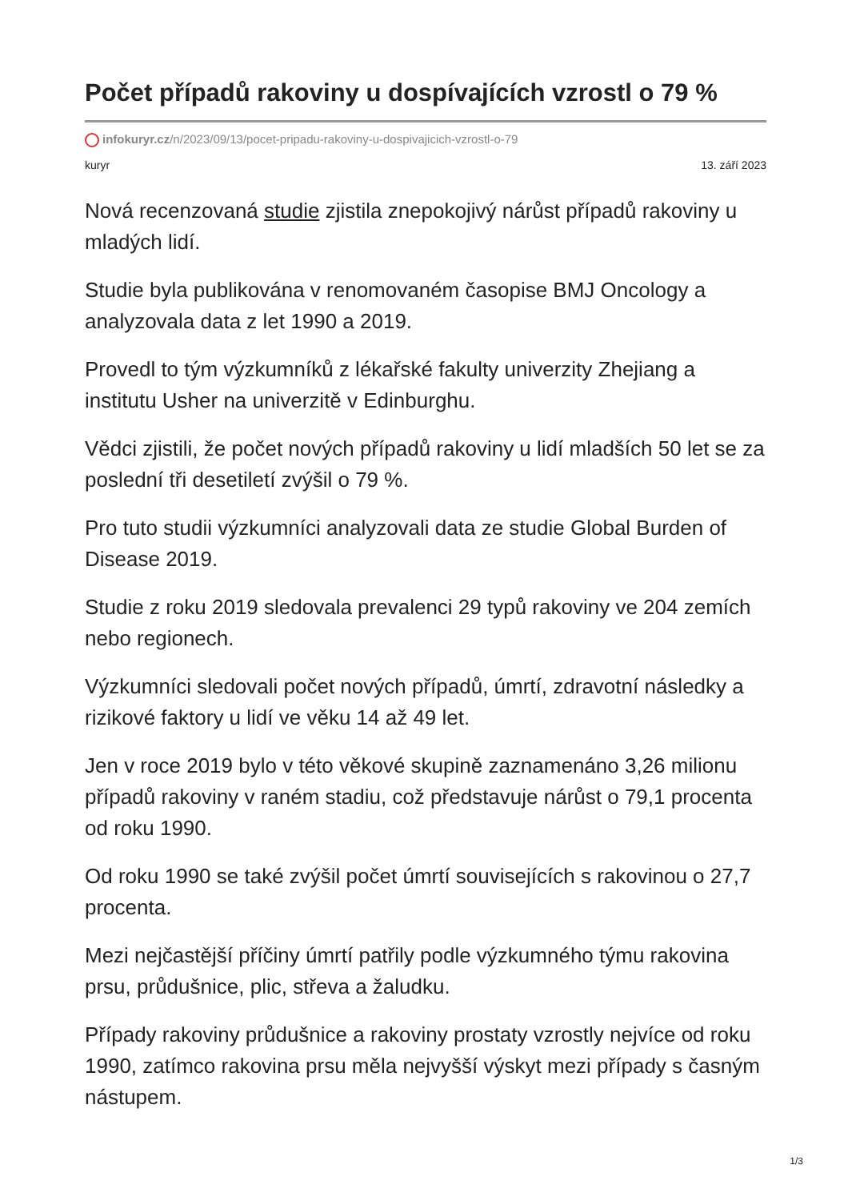Počet případů rakoviny u dospívajících vzrostl o 79 %
infokuryr.cz/n/2023/09/13/pocet-pripadu-rakoviny-u-dospivajicich-vzrostl-o-79
kuryr 13. září 2023
Nová recenzovaná studie zjistila znepokojivý nárůst případů rakoviny u mladých lidí.
Studie byla publikována v renomovaném časopise BMJ Oncology a analyzovala data z let 1990 a 2019.
Provedl to tým výzkumníků z lékařské fakulty univerzity Zhejiang a institutu Usher na univerzitě v Edinburghu.
Vědci zjistili, že počet nových případů rakoviny u lidí mladších 50 let se za poslední tři desetiletí zvýšil o 79 %.
Pro tuto studii výzkumníci analyzovali data ze studie Global Burden of Disease 2019.
Studie z roku 2019 sledovala prevalenci 29 typů rakoviny ve 204 zemích nebo regionech.
Výzkumníci sledovali počet nových případů, úmrtí, zdravotní následky a rizikové faktory u lidí ve věku 14 až 49 let.
Jen v roce 2019 bylo v této věkové skupině zaznamenáno 3,26 milionu případů rakoviny v raném stadiu, což představuje nárůst o 79,1 procenta od roku 1990.
Od roku 1990 se také zvýšil počet úmrtí souvisejících s rakovinou o 27,7 procenta.
Mezi nejčastější příčiny úmrtí patřily podle výzkumného týmu rakovina prsu, průdušnice, plic, střeva a žaludku.
Případy rakoviny průdušnice a rakoviny prostaty vzrostly nejvíce od roku 1990, zatímco rakovina prsu měla nejvyšší výskyt mezi případy s časným nástupem.
1/3